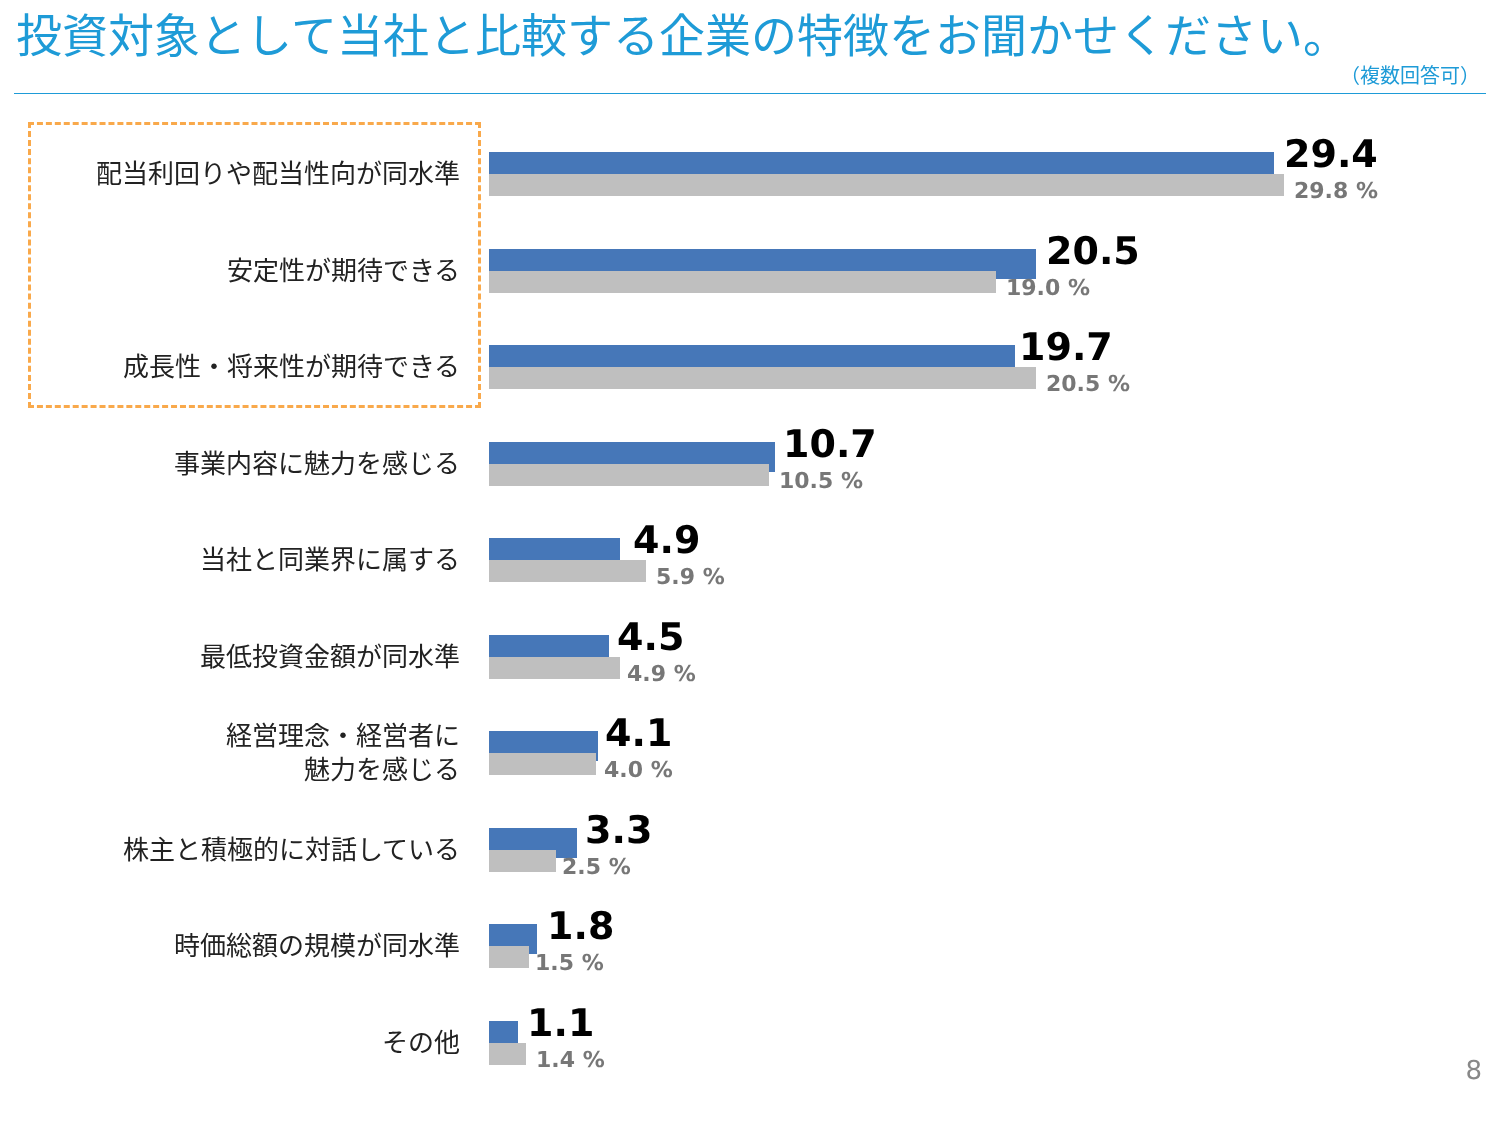投資対象として当社と比較する企業の特徴をお聞かせください。
（複数回答可）
配当利回りや配当性向が同水準
29.4
29.8 %
安定性が期待できる
20.5
19.0 %
成長性・将来性が期待できる
19.7
20.5 %
事業内容に魅力を感じる
10.7
10.5 %
当社と同業界に属する
4.9
5.9 %
最低投資金額が同水準
4.5
4.9 %
経営理念・経営者に
魅力を感じる
4.1
4.0 %
株主と積極的に対話している
3.3
2.5 %
時価総額の規模が同水準
1.8
1.5 %
その他
1.1
1.4 %
8